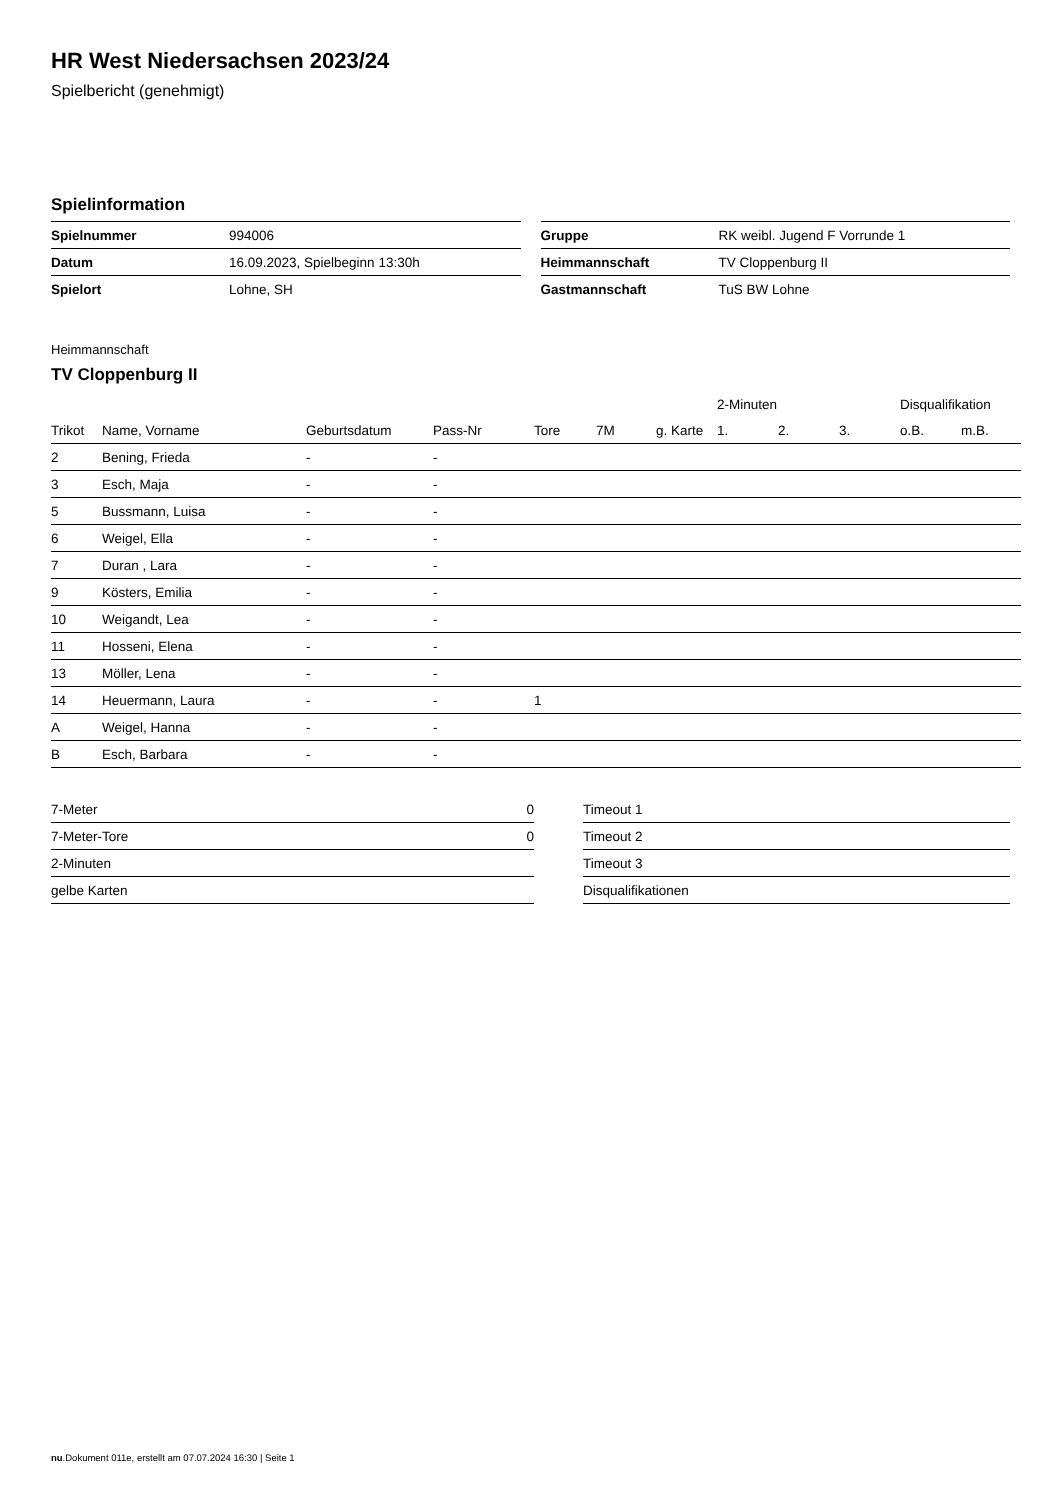HR West Niedersachsen 2023/24
Spielbericht (genehmigt)
Spielinformation
| Spielnummer | 994006 |
| Datum | 16.09.2023, Spielbeginn 13:30h |
| Spielort | Lohne, SH |
| Gruppe | RK weibl. Jugend F Vorrunde 1 |
| Heimmannschaft | TV Cloppenburg II |
| Gastmannschaft | TuS BW Lohne |
Heimmannschaft
TV Cloppenburg II
| | | | | | | | 2-Minuten | | | Disqualifikation | |
| --- | --- | --- | --- | --- | --- | --- | --- | --- | --- | --- | --- |
| Trikot | Name, Vorname | Geburtsdatum | Pass-Nr | Tore | 7M | g. Karte | 1. | 2. | 3. | o.B. | m.B. |
| 2 | Bening, Frieda | - | - | | | | | | | | |
| 3 | Esch, Maja | - | - | | | | | | | | |
| 5 | Bussmann, Luisa | - | - | | | | | | | | |
| 6 | Weigel, Ella | - | - | | | | | | | | |
| 7 | Duran , Lara | - | - | | | | | | | | |
| 9 | Kösters, Emilia | - | - | | | | | | | | |
| 10 | Weigandt, Lea | - | - | | | | | | | | |
| 11 | Hosseni, Elena | - | - | | | | | | | | |
| 13 | Möller, Lena | - | - | | | | | | | | |
| 14 | Heuermann, Laura | - | - | 1 | | | | | | | |
| A | Weigel, Hanna | - | - | | | | | | | | |
| B | Esch, Barbara | - | - | | | | | | | | |
| 7-Meter | 0 |
| 7-Meter-Tore | 0 |
| 2-Minuten | |
| gelbe Karten | |
| Timeout 1 |
| Timeout 2 |
| Timeout 3 |
| Disqualifikationen |
nu.Dokument 011e, erstellt am 07.07.2024 16:30 | Seite 1